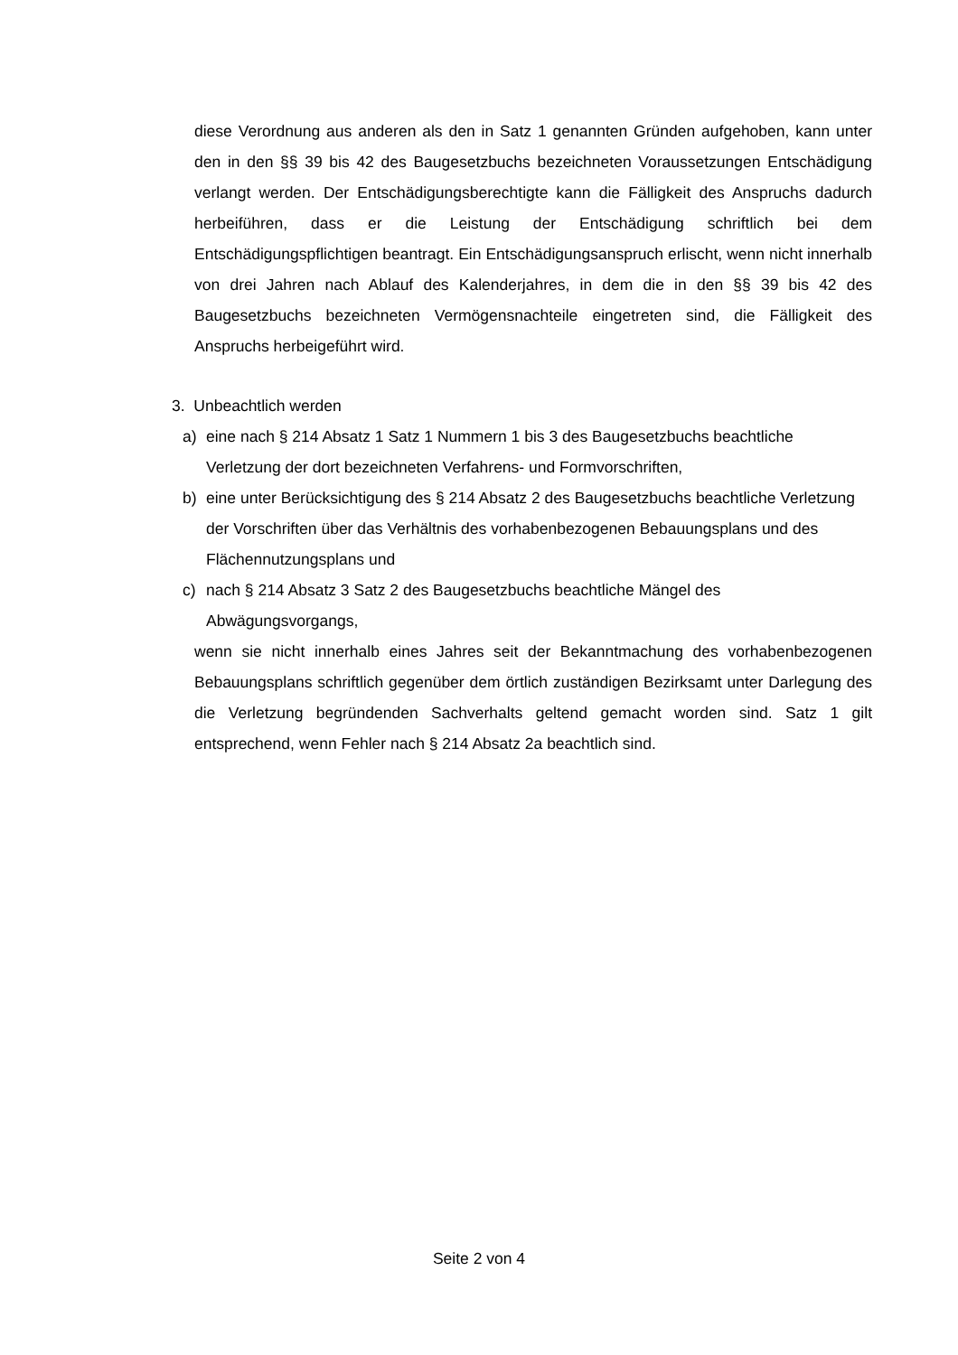diese Verordnung aus anderen als den in Satz 1 genannten Gründen aufgehoben, kann unter den in den §§ 39 bis 42 des Baugesetzbuchs bezeichneten Voraussetzungen Entschädigung verlangt werden. Der Entschädigungsberechtigte kann die Fälligkeit des Anspruchs dadurch herbeiführen, dass er die Leistung der Entschädigung schriftlich bei dem Entschädigungspflichtigen beantragt. Ein Entschädigungsanspruch erlischt, wenn nicht innerhalb von drei Jahren nach Ablauf des Kalenderjahres, in dem die in den §§ 39 bis 42 des Baugesetzbuchs bezeichneten Vermögensnachteile eingetreten sind, die Fälligkeit des Anspruchs herbeigeführt wird.
3. Unbeachtlich werden
a) eine nach § 214 Absatz 1 Satz 1 Nummern 1 bis 3 des Baugesetzbuchs beachtliche Verletzung der dort bezeichneten Verfahrens- und Formvorschriften,
b) eine unter Berücksichtigung des § 214 Absatz 2 des Baugesetzbuchs beachtliche Verletzung der Vorschriften über das Verhältnis des vorhabenbezogenen Bebauungsplans und des Flächennutzungsplans und
c) nach § 214 Absatz 3 Satz 2 des Baugesetzbuchs beachtliche Mängel des Abwägungsvorgangs,
wenn sie nicht innerhalb eines Jahres seit der Bekanntmachung des vorhabenbezogenen Bebauungsplans schriftlich gegenüber dem örtlich zuständigen Bezirksamt unter Darlegung des die Verletzung begründenden Sachverhalts geltend gemacht worden sind. Satz 1 gilt entsprechend, wenn Fehler nach § 214 Absatz 2a beachtlich sind.
Seite 2 von 4